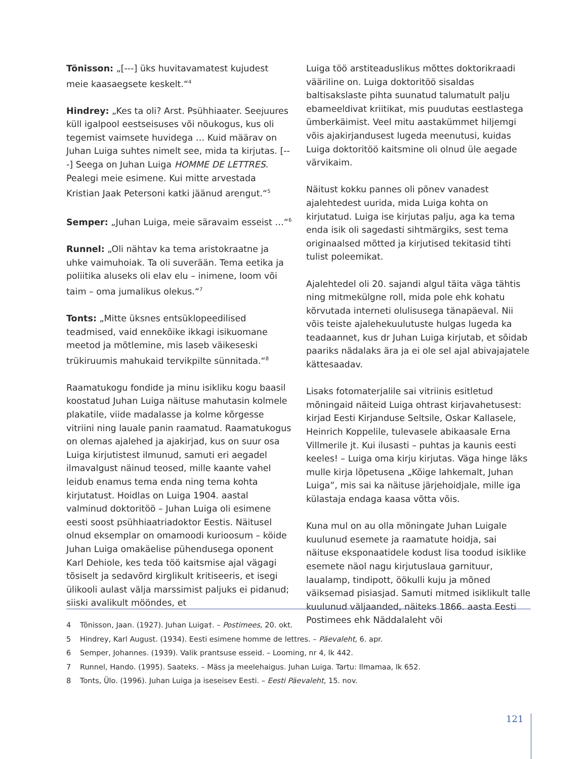Tõnisson: „[---] üks huvitavamatest kujudest meie kaasaegsete keskelt.“<sup>4</sup>
Hindrey: „Kes ta oli? Arst. Psühhiaater. Seejuures küll igalpool eestseisuses või nõukogus, kus oli tegemist vaimsete huvidega … Kuid määrav on Juhan Luiga suhtes nimelt see, mida ta kirjutas. [---] Seega on Juhan Luiga HOMME DE LETTRES. Pealegi meie esimene. Kui mitte arvestada Kristian Jaak Petersoni katki jäänud arengut.“<sup>5</sup>
Semper: „Juhan Luiga, meie säravaim esseist …“<sup>6</sup>
Runnel: „Oli nähtav ka tema aristokraatne ja uhke vaimuhoiak. Ta oli suverään. Tema eetika ja poliitika aluseks oli elav elu – inimene, loom või taim – oma jumalikus olekus.“<sup>7</sup>
Tonts: „Mitte üksnes entsüklopeedilised teadmised, vaid ennekõike ikkagi isikuomane meetod ja mõtlemine, mis laseb väikeseski trükiruumis mahukaid tervikpilte sünnitada.“<sup>8</sup>
Raamatukogu fondide ja minu isikliku kogu baasil koostatud Juhan Luiga näituse mahutasin kolmele plakatile, viide madalasse ja kolme kõrgesse vitriini ning lauale panin raamatud. Raamatukogus on olemas ajalehed ja ajakirjad, kus on suur osa Luiga kirjutistest ilmunud, samuti eri aegadel ilmavalgust näinud teosed, mille kaante vahel leidub enamus tema enda ning tema kohta kirjutatust. Hoidlas on Luiga 1904. aastal valminud doktoritöö – Juhan Luiga oli esimene eesti soost psühhiaatriadoktor Eestis. Näitusel olnud eksemplar on omamoodi kurioosum – köide Juhan Luiga omakäelise pühendusega oponent Karl Dehiole, kes teda töö kaitsmise ajal vägagi tõsiselt ja sedavõrd kirglikult kritiseeris, et isegi ülikooli aulast välja marssimist paljuks ei pidanud; siiski avalikult möön­des, et
Luiga töö arstiteaduslikus mõttes doktorikraadi vääriline on. Luiga doktoritöö sisaldas baltisakslaste pihta suunatud talumatult palju ebameeldivat kriitikat, mis puudutas eestlastega ümberkäimist. Veel mitu aastakümmet hiljemgi võis ajakirjandusest lugeda meenutusi, kuidas Luiga doktoritöö kaitsmine oli olnud üle aegade värvikaim.
Näitust kokku pannes oli põnev vanadest ajalehtedest uurida, mida Luiga kohta on kirjutatud. Luiga ise kirjutas palju, aga ka tema enda isik oli sagedasti sihtmärgiks, sest tema originaalsed mõtted ja kirjutised tekitasid tihti tulist poleemikat.
Ajalehtedel oli 20. sajandi algul täita väga tähtis ning mitmekülgne roll, mida pole ehk kohatu kõrvutada interneti olulisusega tänapäeval. Nii võis teiste ajalehekuulutuste hulgas lugeda ka teadaannet, kus dr Juhan Luiga kirjutab, et sõidab paariks nädalaks ära ja ei ole sel ajal abivajajatele kättesaadav.
Lisaks fotomaterjalile sai vitriinis esitletud mõningaid näiteid Luiga ohtrast kirjavahetusest: kirjad Eesti Kirjanduse Seltsile, Oskar Kallasele, Heinrich Koppelile, tulevasele abikaasale Erna Villmerile jt. Kui ilusasti – puhtas ja kaunis eesti keeles! – Luiga oma kirju kirjutas. Väga hinge läks mulle kirja lõpetusena „Kõige lahkemalt, Juhan Luiga”, mis sai ka näituse järjehoidjale, mille iga külastaja endaga kaasa võtta võis.
Kuna mul on au olla mõningate Juhan Luigale kuulunud esemete ja raamatute hoidja, sai näituse eksponaatidele kodust lisa toodud isiklike esemete näol nagu kirjutuslaua garnituur, laualamp, tindipott, öökulli kuju ja mõned väiksemad pisiasjad. Samuti mitmed isiklikult talle kuulunud väljaanded, näiteks 1866. aasta Eesti Postimees ehk Näddalaleht või
4 Tõnisson, Jaan. (1927). Juhan Luiga†. – Postimees, 20. okt.
5 Hindrey, Karl August. (1934). Eesti esimene homme de lettres. – Päevaleht, 6. apr.
6 Semper, Johannes. (1939). Valik prantsuse esseid. – Looming, nr 4, lk 442.
7 Runnel, Hando. (1995). Saateks. – Mäss ja meelehaigus. Juhan Luiga. Tartu: Ilmamaa, lk 652.
8 Tonts, Ülo. (1996). Juhan Luiga ja iseseisev Eesti. – Eesti Päevaleht, 15. nov.
121